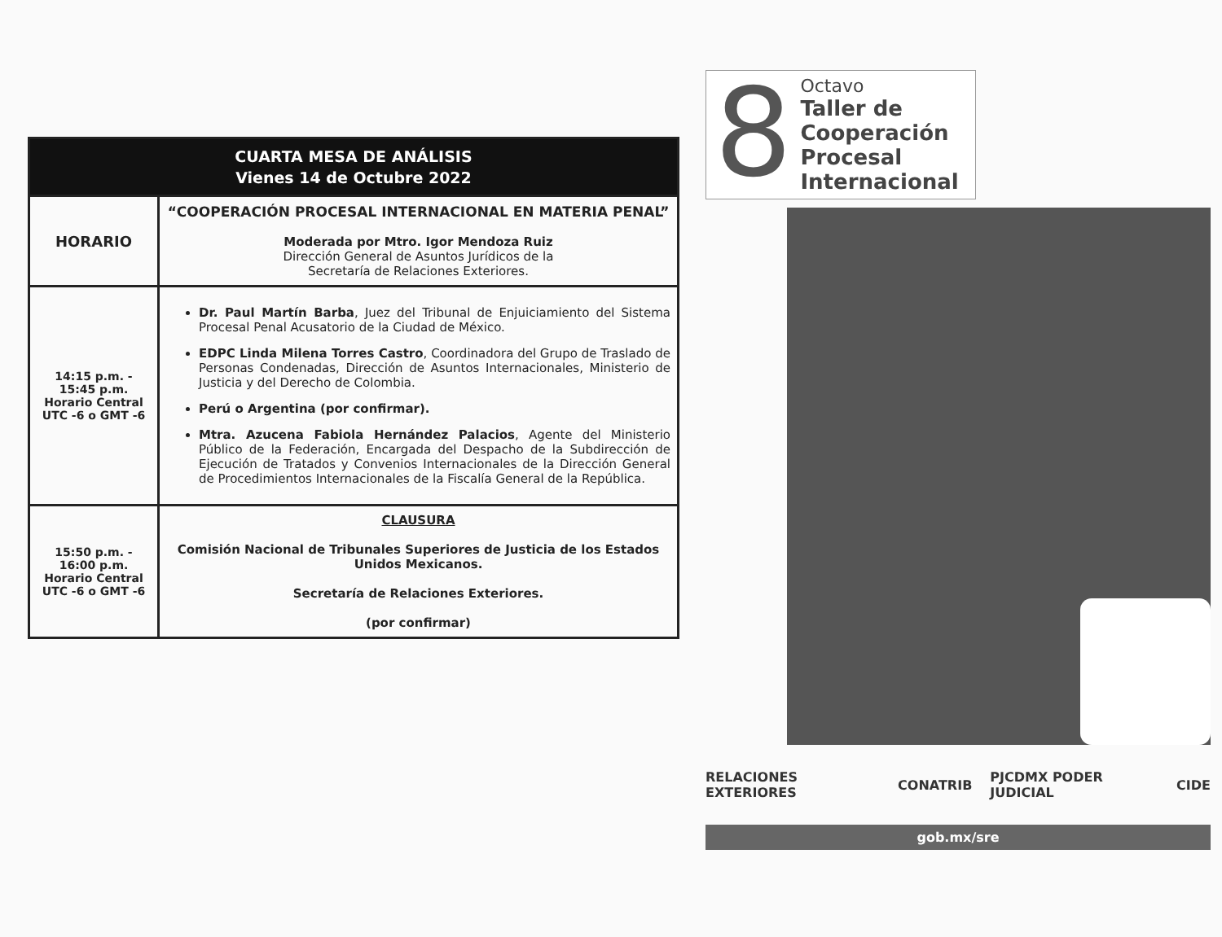| CUARTA MESA DE ANÁLISIS Vienes 14 de Octubre 2022 | |
| HORARIO | “COOPERACIÓN PROCESAL INTERNACIONAL EN MATERIA PENAL” Moderada por Mtro. Igor Mendoza Ruiz Dirección General de Asuntos Jurídicos de la Secretaría de Relaciones Exteriores. |
| 14:15 p.m. - 15:45 p.m. Horario Central UTC -6 o GMT -6 | Dr. Paul Martín Barba , Juez del Tribunal de Enjuiciamiento del Sistema Procesal Penal Acusatorio de la Ciudad de México. EDPC Linda Milena Torres Castro , Coordinadora del Grupo de Traslado de Personas Condenadas, Dirección de Asuntos Internacionales, Ministerio de Justicia y del Derecho de Colombia. Perú o Argentina (por confirmar). Mtra. Azucena Fabiola Hernández Palacios , Agente del Ministerio Público de la Federación, Encargada del Despacho de la Subdirección de Ejecución de Tratados y Convenios Internacionales de la Dirección General de Procedimientos Internacionales de la Fiscalía General de la República. |
| 15:50 p.m. - 16:00 p.m. Horario Central UTC -6 o GMT -6 | CLAUSURA Comisión Nacional de Tribunales Superiores de Justicia de los Estados Unidos Mexicanos. Secretaría de Relaciones Exteriores. (por confirmar) |
8
Octavo
Taller de
Cooperación
Procesal
Internacional
RELACIONES EXTERIORES CONATRIB PJCDMX PODER JUDICIAL CIDE
gob.mx/sre